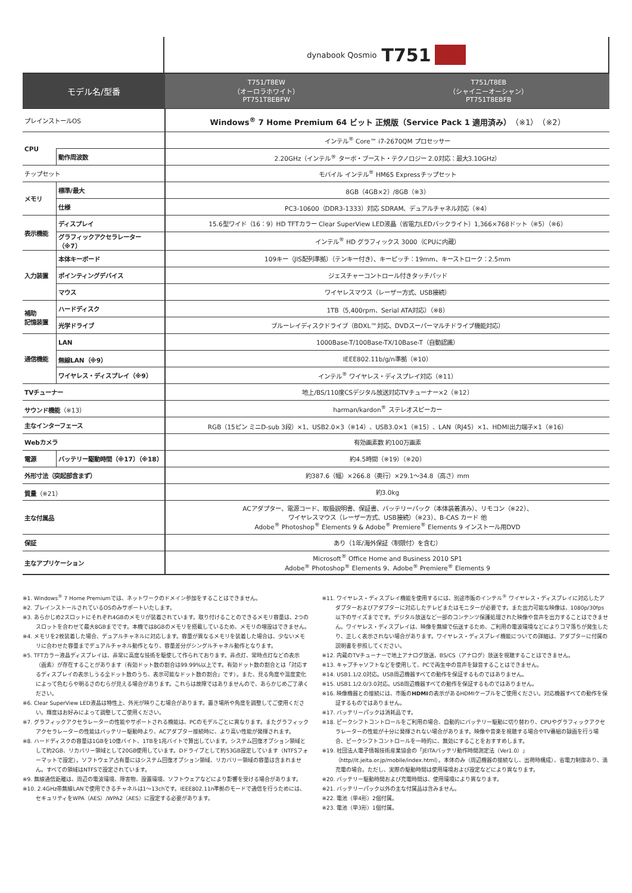dynabook Qosmio T751
| モデル名/型番 | | T751/T8EW （オーロラホワイト） PT751T8EBFW | T751/T8EB （シャイニーオーシャン） PT751T8EBFB |
| --- | --- | --- | --- |
| プレインストールOS | | Windows<sup>®</sup> 7 Home Premium 64 ビット 正規版（Service Pack 1 適用済み） （※1）（※2） | |
| CPU | | インテル<sup>®</sup> Core™ i7-2670QM プロセッサー | |
| | 動作周波数 | 2.20GHz（インテル<sup>®</sup> ターボ・ブースト・テクノロジー 2.0対応：最大3.10GHz） | |
| チップセット | | モバイル インテル<sup>®</sup> HM65 Expressチップセット | |
| メモリ | 標準/最大 | 8GB（4GB×2）/8GB（※3） | |
| | 仕様 | PC3-10600（DDR3-1333）対応 SDRAM、デュアルチャネル対応（※4） | |
| 表示機能 | ディスプレイ | 15.6型ワイド（16：9）HD TFTカラー Clear SuperView LED液晶（省電力LEDバックライト）1,366×768ドット（※5）（※6） | |
| | グラフィックアクセラレーター（※7） | インテル<sup>®</sup> HD グラフィックス 3000（CPUに内蔵） | |
| 入力装置 | 本体キーボード | 109キー（JIS配列準拠）（テンキー付き）、キーピッチ：19mm、キーストローク：2.5mm | |
| | ポインティングデバイス | ジェスチャーコントロール付きタッチパッド | |
| | マウス | ワイヤレスマウス（レーザー方式、USB接続） | |
| 補助 記憶装置 | ハードディスク | 1TB（5,400rpm、Serial ATA対応）（※8） | |
| | 光学ドライブ | ブルーレイディスクドライブ（BDXL™対応、DVDスーパーマルチドライブ機能対応） | |
| 通信機能 | LAN | 1000Base-T/100Base-TX/10Base-T（自動認識） | |
| | 無線LAN（※9） | IEEE802.11b/g/n準拠（※10） | |
| | ワイヤレス・ディスプレイ（※9） | インテル<sup>®</sup> ワイヤレス・ディスプレイ対応（※11） | |
| TVチューナー | | 地上/BS/110度CSデジタル放送対応TVチューナー×2（※12） | |
| サウンド機能 （※13） | | harman/kardon<sup>®</sup> ステレオスピーカー | |
| 主なインターフェース | | RGB（15ピン ミニD-sub 3段）×1、USB2.0×3（※14）、USB3.0×1（※15）、LAN（RJ45）×1、HDMI出力端子×1（※16） | |
| Webカメラ | | 有効画素数 約100万画素 | |
| 電源 | バッテリー駆動時間（※17）（※18） | 約4.5時間（※19）（※20） | |
| 外形寸法（突起部含まず） | | 約387.6（幅）×266.8（奥行）×29.1～34.8（高さ）mm | |
| 質量 （※21） | | 約3.0kg | |
| 主な付属品 | | ACアダプター、電源コード、取扱説明書、保証書、バッテリーパック（本体装着済み）、リモコン（※22）、 ワイヤレスマウス（レーザー方式、USB接続）（※23）、B-CAS カード 他 Adobe<sup>®</sup> Photoshop<sup>®</sup> Elements 9 & Adobe<sup>®</sup> Premiere<sup>®</sup> Elements 9 インストール用DVD | |
| 保証 | | あり（1年/海外保証〈制限付〉を含む） | |
| 主なアプリケーション | | Microsoft<sup>®</sup> Office Home and Business 2010 SP1 Adobe<sup>®</sup> Photoshop<sup>®</sup> Elements 9、Adobe<sup>®</sup> Premiere<sup>®</sup> Elements 9 | |
※1. Windows<sup>®</sup> 7 Home Premiumでは、ネットワークのドメイン参加をすることはできません。
※2. プレインストールされているOSのみサポートいたします。
※3. あらかじめ2スロットにそれぞれ4GBのメモリが装着されています。取り付けることのできるメモリ容量は、2つのスロットを合わせて最大8GBまでです。本機では8GBのメモリを搭載しているため、メモリの増設はできません。
※4. メモリを2枚装着した場合、デュアルチャネルに対応します。容量が異なるメモリを装着した場合は、少ないメモリに合わせた容量までデュアルチャネル動作となり、容量差分がシングルチャネル動作となります。
※5. TFTカラー液晶ディスプレイは、非常に高度な技術を駆使して作られております。非点灯、常時点灯などの表示（画素）が存在することがあります（有効ドット数の割合は99.99%以上です。有効ドット数の割合とは「対応するディスプレイの表示しうる全ドット数のうち、表示可能なドット数の割合」です）。また、見る角度や温度変化によって色むらや明るさのむらが見える場合があります。これらは故障ではありませんので、あらかじめご了承ください。
※6. Clear SuperView LED液晶は特性上、外光が映りこむ場合があります。置き場所や角度を調整してご使用ください。輝度はお好みによって調整してご使用ください。
※7. グラフィックアクセラレーターの性能やサポートされる機能は、PCのモデルごとに異なります。またグラフィックアクセラレーターの性能はバッテリー駆動時より、ACアダプター接続時に、より高い性能が発揮されます。
※8. ハードディスクの容量は1GBを10億バイト、1TBを1兆バイトで算出しています。システム回復オプション領域として約2GB、リカバリー領域として20GB使用しています。Dドライブとして約53GB設定しています（NTFSフォーマットで設定）。ソフトウェア占有量にはシステム回復オプション領域、リカバリー領域の容量は含まれません。すべての領域はNTFSで設定されています。
※9. 無線通信距離は、周辺の電波環境、障害物、設置環境、ソフトウェアなどにより影響を受ける場合があります。
※10. 2.4GHz帯無線LANで使用できるチャネルは1～13chです。IEEE802.11n準拠のモードで通信を行うためには、セキュリティをWPA（AES）/WPA2（AES）に設定する必要があります。
※11. ワイヤレス・ディスプレイ機能を使用するには、別途市販のインテル<sup>®</sup> ワイヤレス・ディスプレイに対応したアダプターおよびアダプターに対応したテレビまたはモニターが必要です。また出力可能な映像は、1080p/30fps以下のサイズまでです。デジタル放送など一部のコンテンツ保護処理された映像や音声を出力することはできません。ワイヤレス・ディスプレイは、映像を無線で伝送するため、ご利用の電波環境などによりコマ落ちが発生したり、正しく表示されない場合があります。ワイヤレス・ディスプレイ機能についての詳細は、アダプターに付属の説明書を参照してください。
※12. 内蔵のTVチューナーで地上アナログ放送、BS/CS（アナログ）放送を視聴することはできません。
※13. キャプチャソフトなどを使用して、PCで再生中の音声を録音することはできません。
※14. USB1.1/2.0対応。USB周辺機器すべての動作を保証するものではありません。
※15. USB1.1/2.0/3.0対応。USB周辺機器すべての動作を保証するものではありません。
※16. 映像機器との接続には、市販のHDMIの表示があるHDMIケーブルをご使用ください。対応機器すべての動作を保証するものではありません。
※17. バッテリーパックは消耗品です。
※18. ピークシフトコントロールをご利用の場合、自動的にバッテリー駆動に切り替わり、CPUやグラフィックアクセラレーターの性能が十分に発揮されない場合があります。映像や音楽を視聴する場合やTV番組の録画を行う場合、ピークシフトコントロールを一時的に、無効にすることをおすすめします。
※19. 社団法人電子情報技術産業協会の「JEITAバッテリ動作時間測定法（Ver1.0）」（http//it.jeita.or.jp/mobile/index.html）。本体のみ（周辺機器の接続なし、出荷時構成）、省電力制御あり、満充電の場合。ただし、実際の駆動時間は使用環境および設定などにより異なります。
※20. バッテリー駆動時間および充電時間は、使用環境により異なります。
※21. バッテリーパック以外の主な付属品は含みません。
※22. 電池（単4形）2個付属。
※23. 電池（単3形）1個付属。